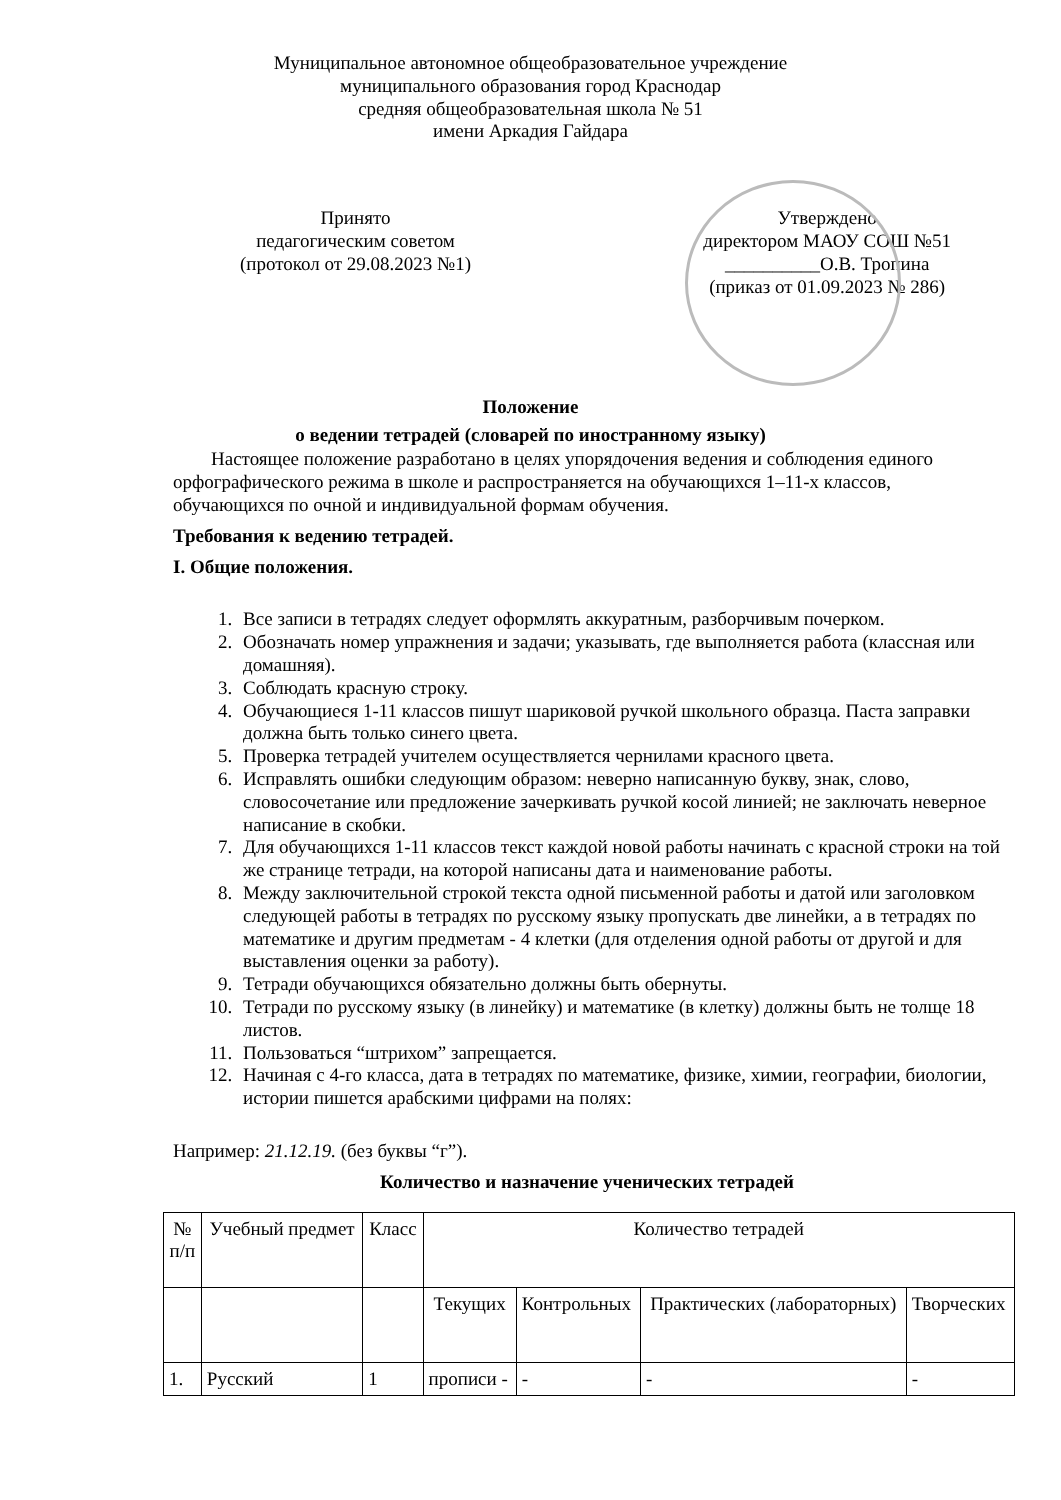Муниципальное автономное общеобразовательное учреждение
муниципального образования город Краснодар
средняя общеобразовательная школа № 51
имени Аркадия Гайдара
Принято
педагогическим советом
(протокол от 29.08.2023 №1)
Утверждено
директором МАОУ СОШ №51
__________О.В. Тропина
(приказ от 01.09.2023 № 286)
Положение
о ведении тетрадей (словарей по иностранному языку)
Настоящее положение разработано в целях упорядочения ведения и соблюдения единого орфографического режима в школе и распространяется на обучающихся 1–11-х классов, обучающихся по очной и индивидуальной формам обучения.
Требования к ведению тетрадей.
I. Общие положения.
1. Все записи в тетрадях следует оформлять аккуратным, разборчивым почерком.
2. Обозначать номер упражнения и задачи; указывать, где выполняется работа (классная или домашняя).
3. Соблюдать красную строку.
4. Обучающиеся 1-11 классов пишут шариковой ручкой школьного образца. Паста заправки должна быть только синего цвета.
5. Проверка тетрадей учителем осуществляется чернилами красного цвета.
6. Исправлять ошибки следующим образом: неверно написанную букву, знак, слово, словосочетание или предложение зачеркивать ручкой косой линией; не заключать неверное написание в скобки.
7. Для обучающихся 1-11 классов текст каждой новой работы начинать с красной строки на той же странице тетради, на которой написаны дата и наименование работы.
8. Между заключительной строкой текста одной письменной работы и датой или заголовком следующей работы в тетрадях по русскому языку пропускать две линейки, а в тетрадях по математике и другим предметам - 4 клетки (для отделения одной работы от другой и для выставления оценки за работу).
9. Тетради обучающихся обязательно должны быть обернуты.
10. Тетради по русскому языку (в линейку) и математике (в клетку) должны быть не толще 18 листов.
11. Пользоваться “штрихом” запрещается.
12. Начиная с 4-го класса, дата в тетрадях по математике, физике, химии, географии, биологии, истории пишется арабскими цифрами на полях:
Например: 21.12.19. (без буквы “г”).
Количество и назначение ученических тетрадей
| № п/п | Учебный предмет | Класс | Количество тетрадей | | | |
| --- | --- | --- | --- | --- | --- | --- |
| | | | Текущих | Контрольных | Практических (лабораторных) | Творческих |
| 1. | Русский | 1 | прописи - | - | - | - |